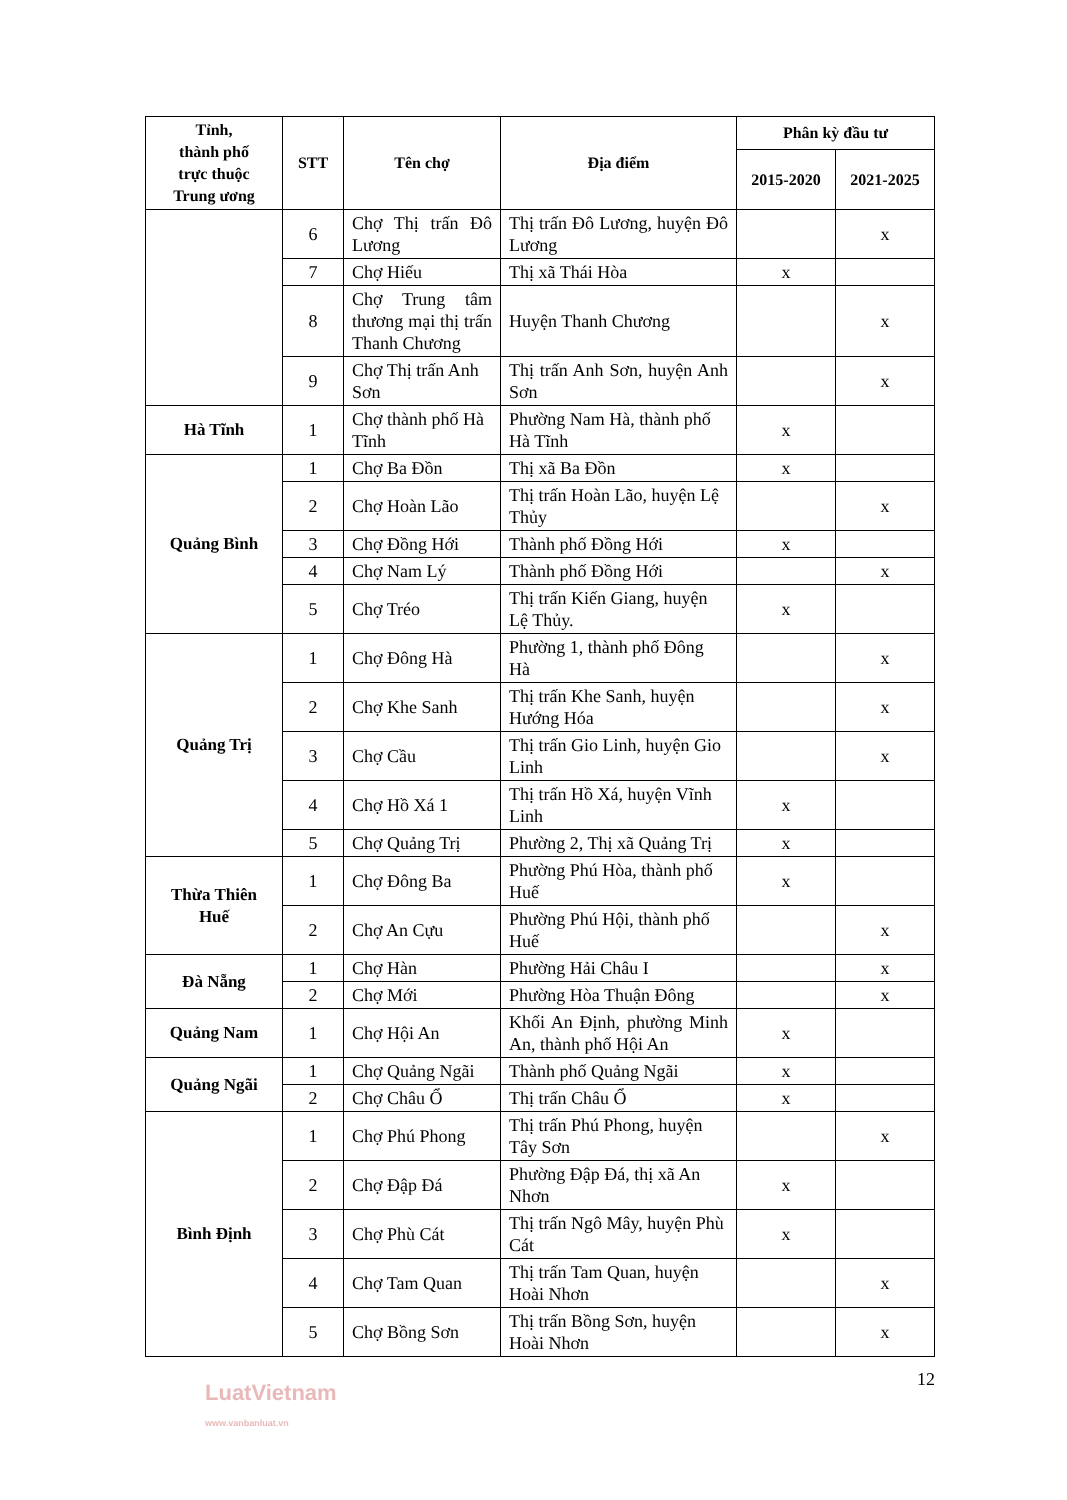| Tỉnh, thành phố trực thuộc Trung ương | STT | Tên chợ | Địa điểm | Phân kỳ đầu tư | |
| --- | --- | --- | --- | --- | --- |
| | | | | 2015-2020 | 2021-2025 |
| | 6 | Chợ Thị trấn Đô Lương | Thị trấn Đô Lương, huyện Đô Lương | | x |
| | 7 | Chợ Hiếu | Thị xã Thái Hòa | x | |
| | 8 | Chợ Trung tâm thương mại thị trấn Thanh Chương | Huyện Thanh Chương | | x |
| | 9 | Chợ Thị trấn Anh Sơn | Thị trấn Anh Sơn, huyện Anh Sơn | | x |
| Hà Tĩnh | 1 | Chợ thành phố Hà Tĩnh | Phường Nam Hà, thành phố Hà Tĩnh | x | |
| Quảng Bình | 1 | Chợ Ba Đồn | Thị xã Ba Đồn | x | |
| | 2 | Chợ Hoàn Lão | Thị trấn Hoàn Lão, huyện Lệ Thủy | | x |
| | 3 | Chợ Đồng Hới | Thành phố Đồng Hới | x | |
| | 4 | Chợ Nam Lý | Thành phố Đồng Hới | | x |
| | 5 | Chợ Tréo | Thị trấn Kiến Giang, huyện Lệ Thủy. | x | |
| Quảng Trị | 1 | Chợ Đông Hà | Phường 1, thành phố Đông Hà | | x |
| | 2 | Chợ Khe Sanh | Thị trấn Khe Sanh, huyện Hướng Hóa | | x |
| | 3 | Chợ Cầu | Thị trấn Gio Linh, huyện Gio Linh | | x |
| | 4 | Chợ Hồ Xá 1 | Thị trấn Hồ Xá, huyện Vĩnh Linh | x | |
| | 5 | Chợ Quảng Trị | Phường 2, Thị xã Quảng Trị | x | |
| Thừa Thiên Huế | 1 | Chợ Đông Ba | Phường Phú Hòa, thành phố Huế | x | |
| | 2 | Chợ An Cựu | Phường Phú Hội, thành phố Huế | | x |
| Đà Nẵng | 1 | Chợ Hàn | Phường Hải Châu I | | x |
| | 2 | Chợ Mới | Phường Hòa Thuận Đông | | x |
| Quảng Nam | 1 | Chợ Hội An | Khối An Định, phường Minh An, thành phố Hội An | x | |
| Quảng Ngãi | 1 | Chợ Quảng Ngãi | Thành phố Quảng Ngãi | x | |
| | 2 | Chợ Châu Ổ | Thị trấn Châu Ổ | x | |
| Bình Định | 1 | Chợ Phú Phong | Thị trấn Phú Phong, huyện Tây Sơn | | x |
| | 2 | Chợ Đập Đá | Phường Đập Đá, thị xã An Nhơn | x | |
| | 3 | Chợ Phù Cát | Thị trấn Ngô Mây, huyện Phù Cát | x | |
| | 4 | Chợ Tam Quan | Thị trấn Tam Quan, huyện Hoài Nhơn | | x |
| | 5 | Chợ Bồng Sơn | Thị trấn Bồng Sơn, huyện Hoài Nhơn | | x |
12
LuatVietnam
www.vanbanluat.vn